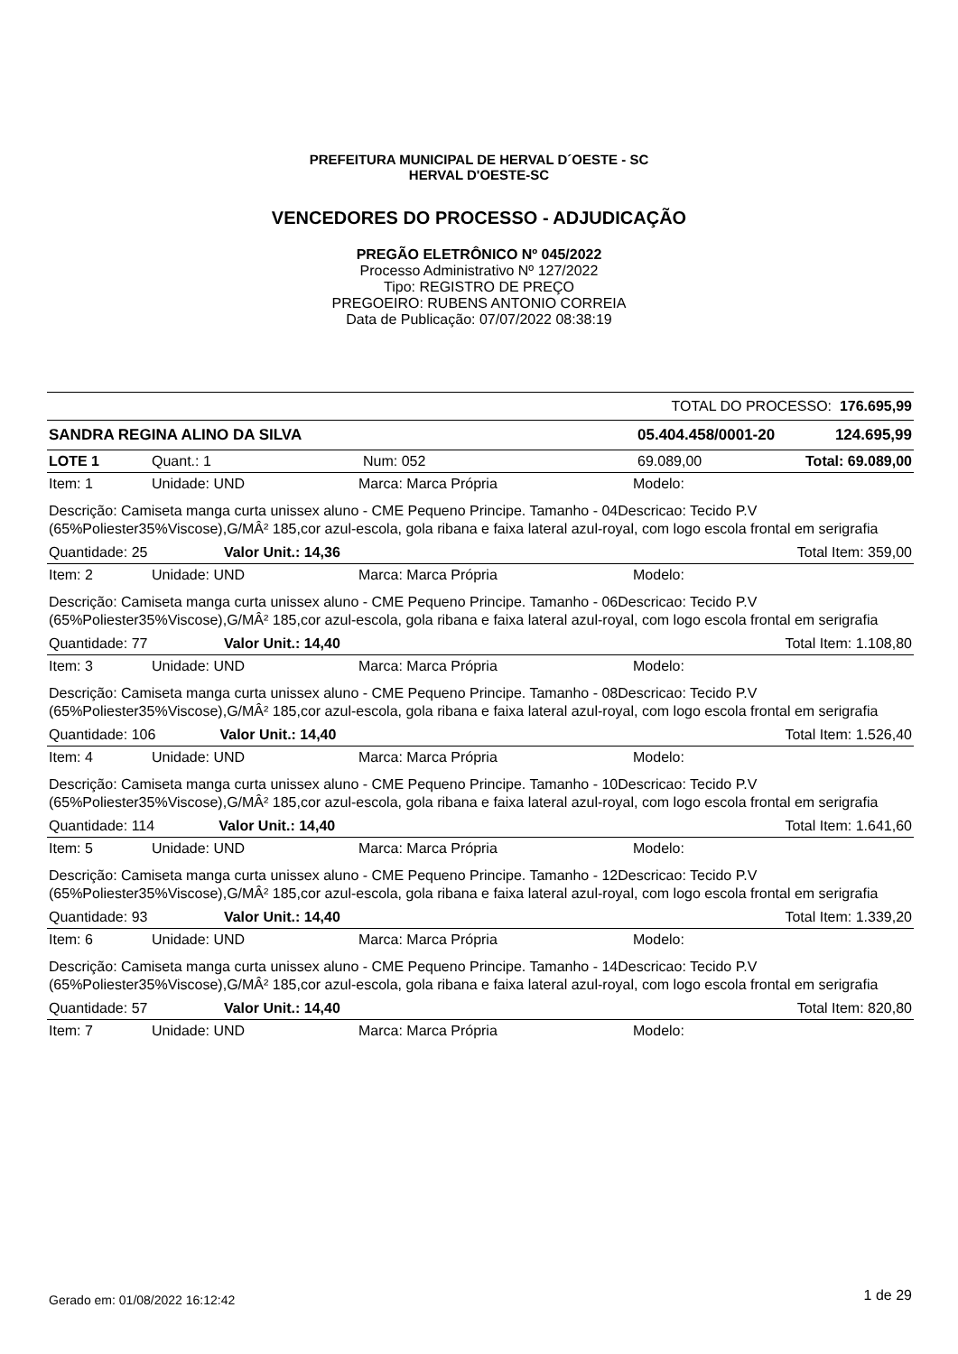PREFEITURA MUNICIPAL DE HERVAL D´OESTE - SC
HERVAL D'OESTE-SC
VENCEDORES DO PROCESSO - ADJUDICAÇÃO
PREGÃO ELETRÔNICO Nº 045/2022
Processo Administrativo Nº 127/2022
Tipo: REGISTRO DE PREÇO
PREGOEIRO: RUBENS ANTONIO CORREIA
Data de Publicação: 07/07/2022 08:38:19
| TOTAL DO PROCESSO: 176.695,99 | | | | |
| SANDRA REGINA ALINO DA SILVA | | | 05.404.458/0001-20 | 124.695,99 |
| LOTE 1 | Quant.: 1 | Num: 052 | 69.089,00 | Total: 69.089,00 |
| Item: 1 | Unidade: UND | Marca: Marca Própria | Modelo: |
| Descrição: Camiseta manga curta unissex aluno - CME Pequeno Principe. Tamanho - 04Descricao: Tecido P.V (65%Poliester35%Viscose),G/MÂ² 185,cor azul-escola, gola ribana e faixa lateral azul-royal, com logo escola frontal em serigrafia | | | |
| Quantidade: 25 Valor Unit.: 14,36 | | | Total Item: 359,00 |
| Item: 2 | Unidade: UND | Marca: Marca Própria | Modelo: |
| Descrição: Camiseta manga curta unissex aluno - CME Pequeno Principe. Tamanho - 06Descricao: Tecido P.V (65%Poliester35%Viscose),G/MÂ² 185,cor azul-escola, gola ribana e faixa lateral azul-royal, com logo escola frontal em serigrafia | | | |
| Quantidade: 77 Valor Unit.: 14,40 | | | Total Item: 1.108,80 |
| Item: 3 | Unidade: UND | Marca: Marca Própria | Modelo: |
| Descrição: Camiseta manga curta unissex aluno - CME Pequeno Principe. Tamanho - 08Descricao: Tecido P.V (65%Poliester35%Viscose),G/MÂ² 185,cor azul-escola, gola ribana e faixa lateral azul-royal, com logo escola frontal em serigrafia | | | |
| Quantidade: 106 Valor Unit.: 14,40 | | | Total Item: 1.526,40 |
| Item: 4 | Unidade: UND | Marca: Marca Própria | Modelo: |
| Descrição: Camiseta manga curta unissex aluno - CME Pequeno Principe. Tamanho - 10Descricao: Tecido P.V (65%Poliester35%Viscose),G/MÂ² 185,cor azul-escola, gola ribana e faixa lateral azul-royal, com logo escola frontal em serigrafia | | | |
| Quantidade: 114 Valor Unit.: 14,40 | | | Total Item: 1.641,60 |
| Item: 5 | Unidade: UND | Marca: Marca Própria | Modelo: |
| Descrição: Camiseta manga curta unissex aluno - CME Pequeno Principe. Tamanho - 12Descricao: Tecido P.V (65%Poliester35%Viscose),G/MÂ² 185,cor azul-escola, gola ribana e faixa lateral azul-royal, com logo escola frontal em serigrafia | | | |
| Quantidade: 93 Valor Unit.: 14,40 | | | Total Item: 1.339,20 |
| Item: 6 | Unidade: UND | Marca: Marca Própria | Modelo: |
| Descrição: Camiseta manga curta unissex aluno - CME Pequeno Principe. Tamanho - 14Descricao: Tecido P.V (65%Poliester35%Viscose),G/MÂ² 185,cor azul-escola, gola ribana e faixa lateral azul-royal, com logo escola frontal em serigrafia | | | |
| Quantidade: 57 Valor Unit.: 14,40 | | | Total Item: 820,80 |
| Item: 7 | Unidade: UND | Marca: Marca Própria | Modelo: |
Gerado em: 01/08/2022 16:12:42 1 de 29